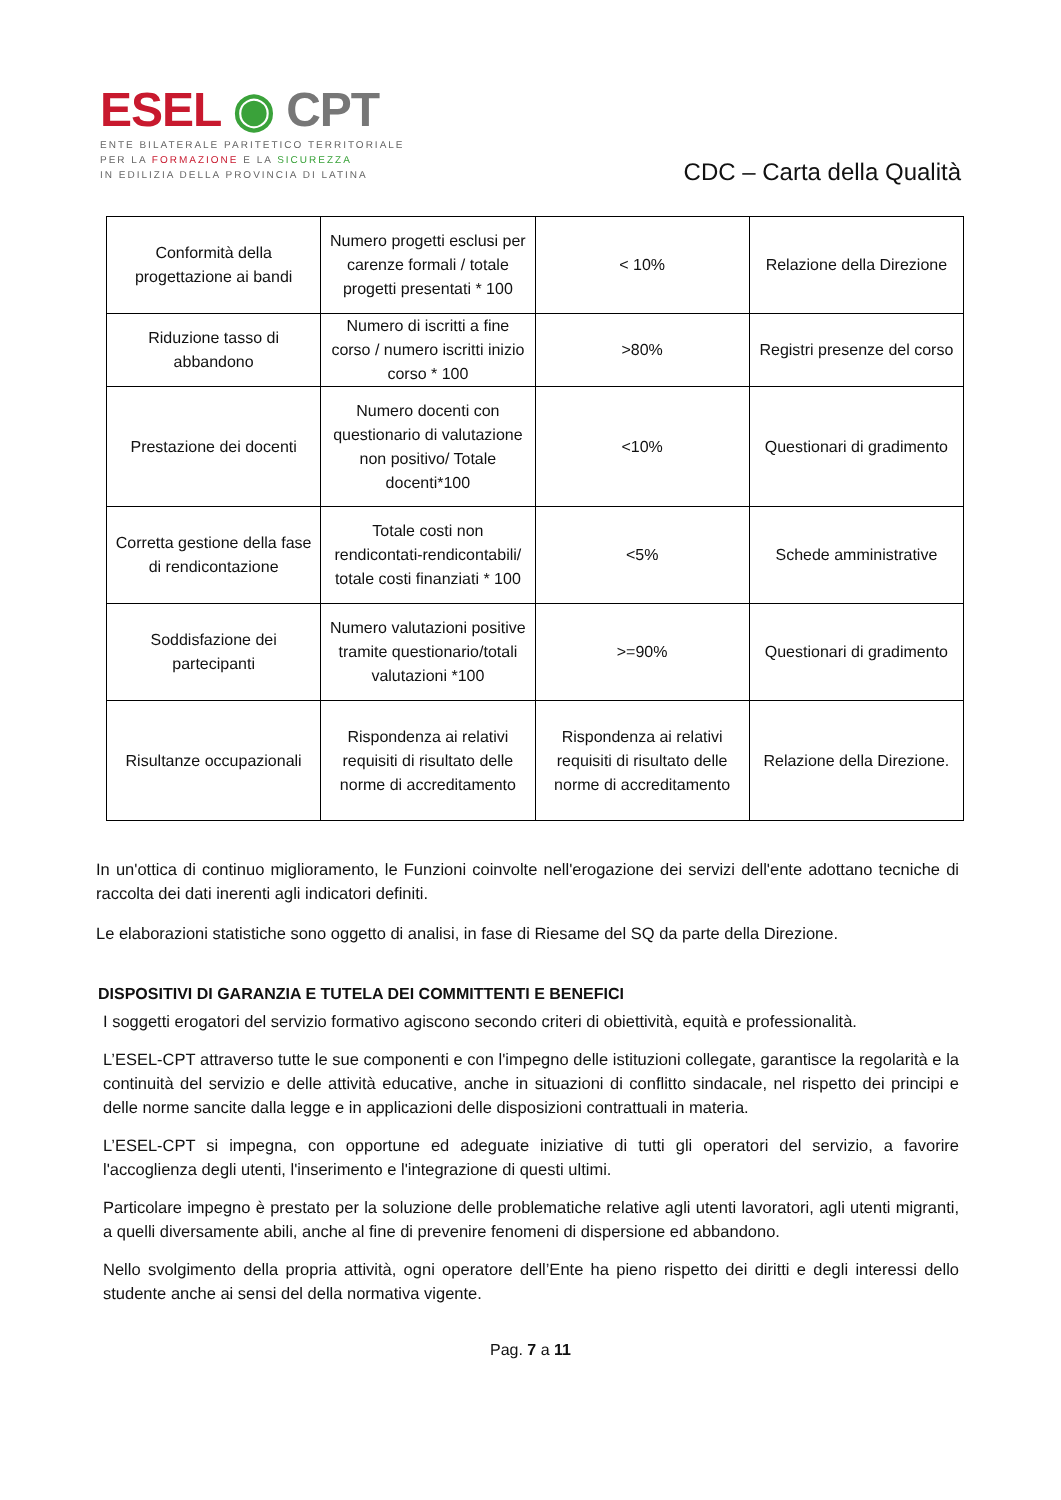ESEL ◉ CPT
ENTE BILATERALE PARITETICO TERRITORIALE
PER LA FORMAZIONE E LA SICUREZZA
IN EDILIZIA DELLA PROVINCIA DI LATINA
CDC – Carta della Qualità
| Conformità della progettazione ai bandi | Numero progetti esclusi per carenze formali / totale progetti presentati * 100 | < 10% | Relazione della Direzione |
| Riduzione tasso di abbandono | Numero di iscritti a fine corso / numero iscritti inizio corso * 100 | >80% | Registri presenze del corso |
| Prestazione dei docenti | Numero docenti con questionario di valutazione non positivo/ Totale docenti*100 | <10% | Questionari di gradimento |
| Corretta gestione della fase di rendicontazione | Totale costi non rendicontati-rendicontabili/ totale costi finanziati * 100 | <5% | Schede amministrative |
| Soddisfazione dei partecipanti | Numero valutazioni positive tramite questionario/totali valutazioni *100 | >=90% | Questionari di gradimento |
| Risultanze occupazionali | Rispondenza ai relativi requisiti di risultato delle norme di accreditamento | Rispondenza ai relativi requisiti di risultato delle norme di accreditamento | Relazione della Direzione. |
In un'ottica di continuo miglioramento, le Funzioni coinvolte nell'erogazione dei servizi dell'ente adottano tecniche di raccolta dei dati inerenti agli indicatori definiti.
Le elaborazioni statistiche sono oggetto di analisi, in fase di Riesame del SQ da parte della Direzione.
DISPOSITIVI DI GARANZIA E TUTELA DEI COMMITTENTI E BENEFICI
I soggetti erogatori del servizio formativo agiscono secondo criteri di obiettività, equità e professionalità.
L’ESEL-CPT attraverso tutte le sue componenti e con l'impegno delle istituzioni collegate, garantisce la regolarità e la continuità del servizio e delle attività educative, anche in situazioni di conflitto sindacale, nel rispetto dei principi e delle norme sancite dalla legge e in applicazioni delle disposizioni contrattuali in materia.
L’ESEL-CPT si impegna, con opportune ed adeguate iniziative di tutti gli operatori del servizio, a favorire l'accoglienza degli utenti, l'inserimento e l'integrazione di questi ultimi.
Particolare impegno è prestato per la soluzione delle problematiche relative agli utenti lavoratori, agli utenti migranti, a quelli diversamente abili, anche al fine di prevenire fenomeni di dispersione ed abbandono.
Nello svolgimento della propria attività, ogni operatore dell’Ente ha pieno rispetto dei diritti e degli interessi dello studente anche ai sensi del della normativa vigente.
Pag. 7 a 11